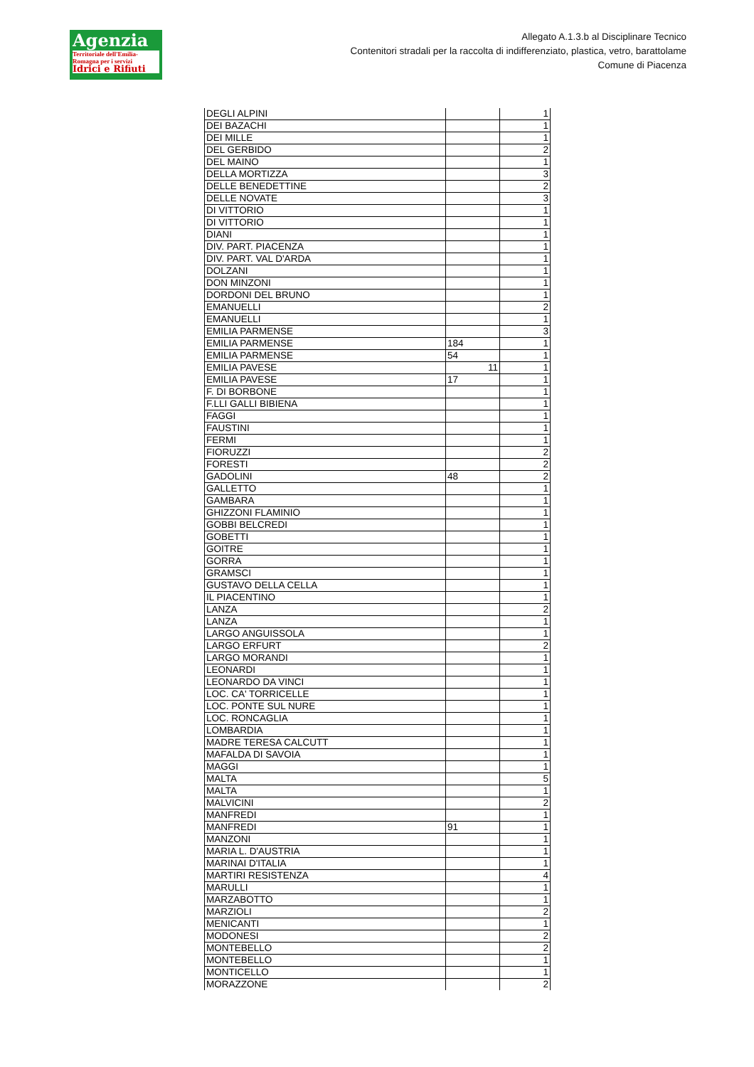Agenzia
Territoriale dell'Emilia-Romagna per i servizi
Idrici e Rifiuti
Allegato A.1.3.b al Disciplinare Tecnico
Contenitori stradali per la raccolta di indifferenziato, plastica, vetro, barattolame
Comune di Piacenza
| DEGLI ALPINI | | 1 |
| DEI BAZACHI | | 1 |
| DEI MILLE | | 1 |
| DEL GERBIDO | | 2 |
| DEL MAINO | | 1 |
| DELLA MORTIZZA | | 3 |
| DELLE BENEDETTINE | | 2 |
| DELLE NOVATE | | 3 |
| DI VITTORIO | | 1 |
| DI VITTORIO | | 1 |
| DIANI | | 1 |
| DIV. PART. PIACENZA | | 1 |
| DIV. PART. VAL D'ARDA | | 1 |
| DOLZANI | | 1 |
| DON MINZONI | | 1 |
| DORDONI DEL BRUNO | | 1 |
| EMANUELLI | | 2 |
| EMANUELLI | | 1 |
| EMILIA PARMENSE | | 3 |
| EMILIA PARMENSE | 184 | 1 |
| EMILIA PARMENSE | 54 | 1 |
| EMILIA PAVESE | 11 | 1 |
| EMILIA PAVESE | 17 | 1 |
| F. DI BORBONE | | 1 |
| F.LLI GALLI BIBIENA | | 1 |
| FAGGI | | 1 |
| FAUSTINI | | 1 |
| FERMI | | 1 |
| FIORUZZI | | 2 |
| FORESTI | | 2 |
| GADOLINI | 48 | 2 |
| GALLETTO | | 1 |
| GAMBARA | | 1 |
| GHIZZONI FLAMINIO | | 1 |
| GOBBI BELCREDI | | 1 |
| GOBETTI | | 1 |
| GOITRE | | 1 |
| GORRA | | 1 |
| GRAMSCI | | 1 |
| GUSTAVO DELLA CELLA | | 1 |
| IL PIACENTINO | | 1 |
| LANZA | | 2 |
| LANZA | | 1 |
| LARGO ANGUISSOLA | | 1 |
| LARGO ERFURT | | 2 |
| LARGO MORANDI | | 1 |
| LEONARDI | | 1 |
| LEONARDO DA VINCI | | 1 |
| LOC. CA' TORRICELLE | | 1 |
| LOC. PONTE SUL NURE | | 1 |
| LOC. RONCAGLIA | | 1 |
| LOMBARDIA | | 1 |
| MADRE TERESA CALCUTT | | 1 |
| MAFALDA DI SAVOIA | | 1 |
| MAGGI | | 1 |
| MALTA | | 5 |
| MALTA | | 1 |
| MALVICINI | | 2 |
| MANFREDI | | 1 |
| MANFREDI | 91 | 1 |
| MANZONI | | 1 |
| MARIA L. D'AUSTRIA | | 1 |
| MARINAI D'ITALIA | | 1 |
| MARTIRI RESISTENZA | | 4 |
| MARULLI | | 1 |
| MARZABOTTO | | 1 |
| MARZIOLI | | 2 |
| MENICANTI | | 1 |
| MODONESI | | 2 |
| MONTEBELLO | | 2 |
| MONTEBELLO | | 1 |
| MONTICELLO | | 1 |
| MORAZZONE | | 2 |